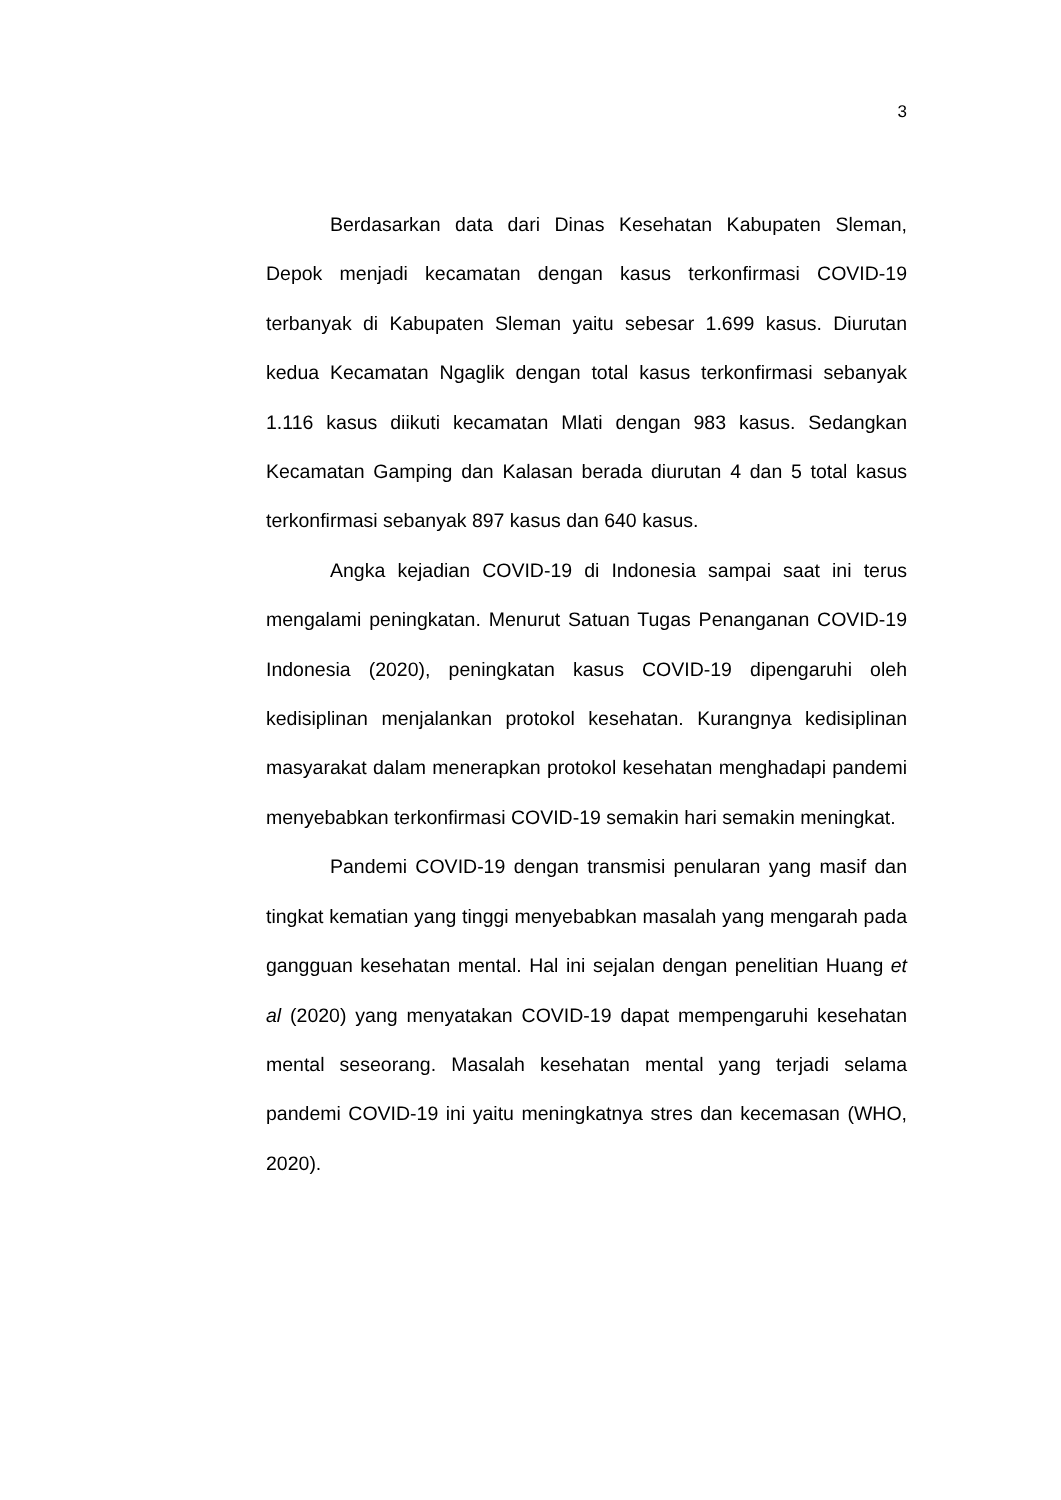3
Berdasarkan data dari Dinas Kesehatan Kabupaten Sleman, Depok menjadi kecamatan dengan kasus terkonfirmasi COVID-19 terbanyak di Kabupaten Sleman yaitu sebesar 1.699 kasus. Diurutan kedua Kecamatan Ngaglik dengan total kasus terkonfirmasi sebanyak 1.116 kasus diikuti kecamatan Mlati dengan 983 kasus. Sedangkan Kecamatan Gamping dan Kalasan berada diurutan 4 dan 5 total kasus terkonfirmasi sebanyak 897 kasus dan 640 kasus.
Angka kejadian COVID-19 di Indonesia sampai saat ini terus mengalami peningkatan. Menurut Satuan Tugas Penanganan COVID-19 Indonesia (2020), peningkatan kasus COVID-19 dipengaruhi oleh kedisiplinan menjalankan protokol kesehatan. Kurangnya kedisiplinan masyarakat dalam menerapkan protokol kesehatan menghadapi pandemi menyebabkan terkonfirmasi COVID-19 semakin hari semakin meningkat.
Pandemi COVID-19 dengan transmisi penularan yang masif dan tingkat kematian yang tinggi menyebabkan masalah yang mengarah pada gangguan kesehatan mental. Hal ini sejalan dengan penelitian Huang et al (2020) yang menyatakan COVID-19 dapat mempengaruhi kesehatan mental seseorang. Masalah kesehatan mental yang terjadi selama pandemi COVID-19 ini yaitu meningkatnya stres dan kecemasan (WHO, 2020).